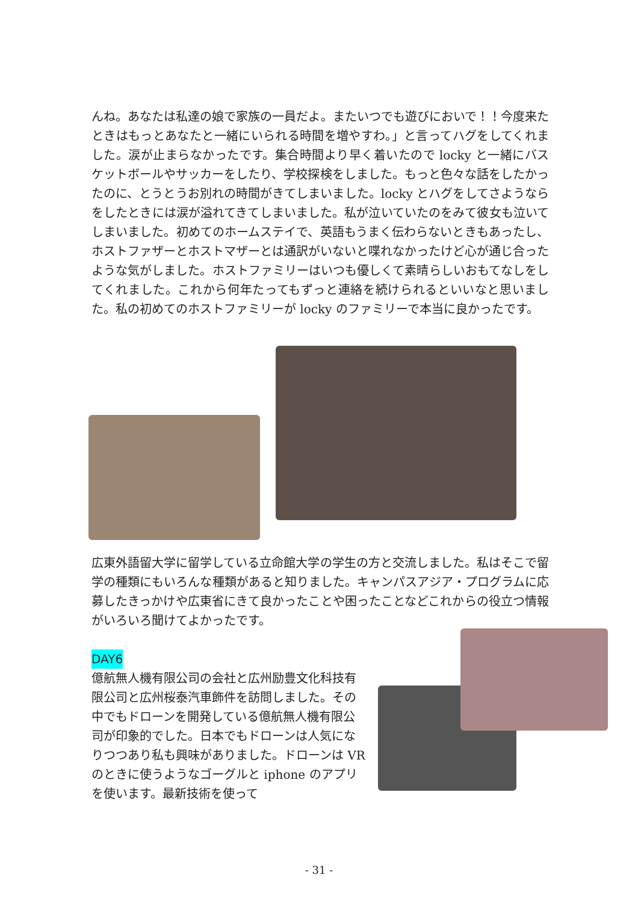んね。あなたは私達の娘で家族の一員だよ。またいつでも遊びにおいで！！今度来たときはもっとあなたと一緒にいられる時間を増やすわ。」と言ってハグをしてくれました。涙が止まらなかったです。集合時間より早く着いたので locky と一緒にバスケットボールやサッカーをしたり、学校探検をしました。もっと色々な話をしたかったのに、とうとうお別れの時間がきてしまいました。locky とハグをしてさようならをしたときには涙が溢れてきてしまいました。私が泣いていたのをみて彼女も泣いてしまいました。初めてのホームステイで、英語もうまく伝わらないときもあったし、ホストファザーとホストマザーとは通訳がいないと喋れなかったけど心が通じ合ったような気がしました。ホストファミリーはいつも優しくて素晴らしいおもてなしをしてくれました。これから何年たってもずっと連絡を続けられるといいなと思いました。私の初めてのホストファミリーが locky のファミリーで本当に良かったです。
広東外語留大学に留学している立命館大学の学生の方と交流しました。私はそこで留学の種類にもいろんな種類があると知りました。キャンパスアジア・プログラムに応募したきっかけや広東省にきて良かったことや困ったことなどこれからの役立つ情報がいろいろ聞けてよかったです。
DAY6
億航無人機有限公司の会社と広州励豊文化科技有限公司と広州桜泰汽車飾件を訪問しました。その中でもドローンを開発している億航無人機有限公司が印象的でした。日本でもドローンは人気になりつつあり私も興味がありました。ドローンは VR のときに使うようなゴーグルと iphone のアプリを使います。最新技術を使って
- 31 -